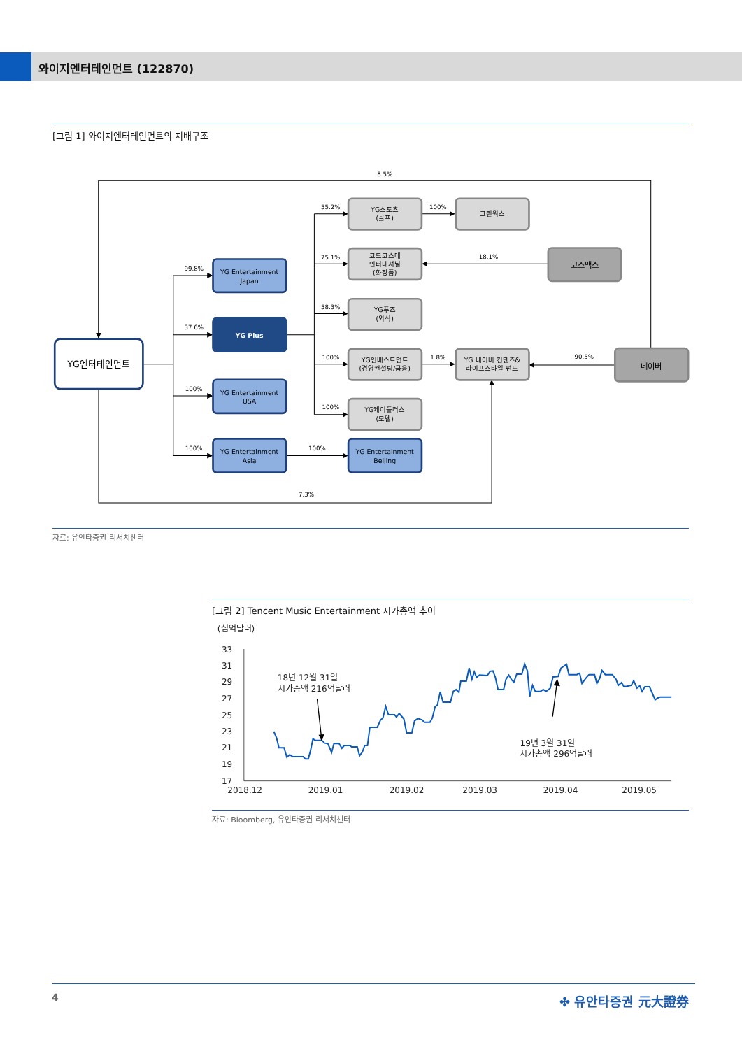와이지엔터테인먼트 (122870)
[그림 1] 와이지엔터테인먼트의 지배구조
8.5%
99.8%
37.6%
100%
100%
55.2%
75.1%
58.3%
100%
100%
100%
100%
18.1%
1.8%
90.5%
7.3%
YG엔터테인먼트
YG Entertainment
Japan
YG Plus
YG Entertainment
USA
YG Entertainment
Asia
YG Entertainment
Beijing
YG스포츠
(골프)
코드코스메
인터내셔널
(화장품)
YG푸즈
(외식)
YG인베스트먼트
(경영컨설팅/금융)
YG케이플러스
(모델)
그린웍스
YG 네이버 컨텐츠&
라이프스타일 펀드
코스맥스
네이버
자료: 유안타증권 리서치센터
[그림 2] Tencent Music Entertainment 시가총액 추이
(십억달러)
33
31
29
27
25
23
21
19
17
2018.12
2019.01
2019.02
2019.03
2019.04
2019.05
18년 12월 31일
시가총액 216억달러
19년 3월 31일
시가총액 296억달러
자료: Bloomberg, 유안타증권 리서치센터
4 ✤ 유안타증권 元大證券